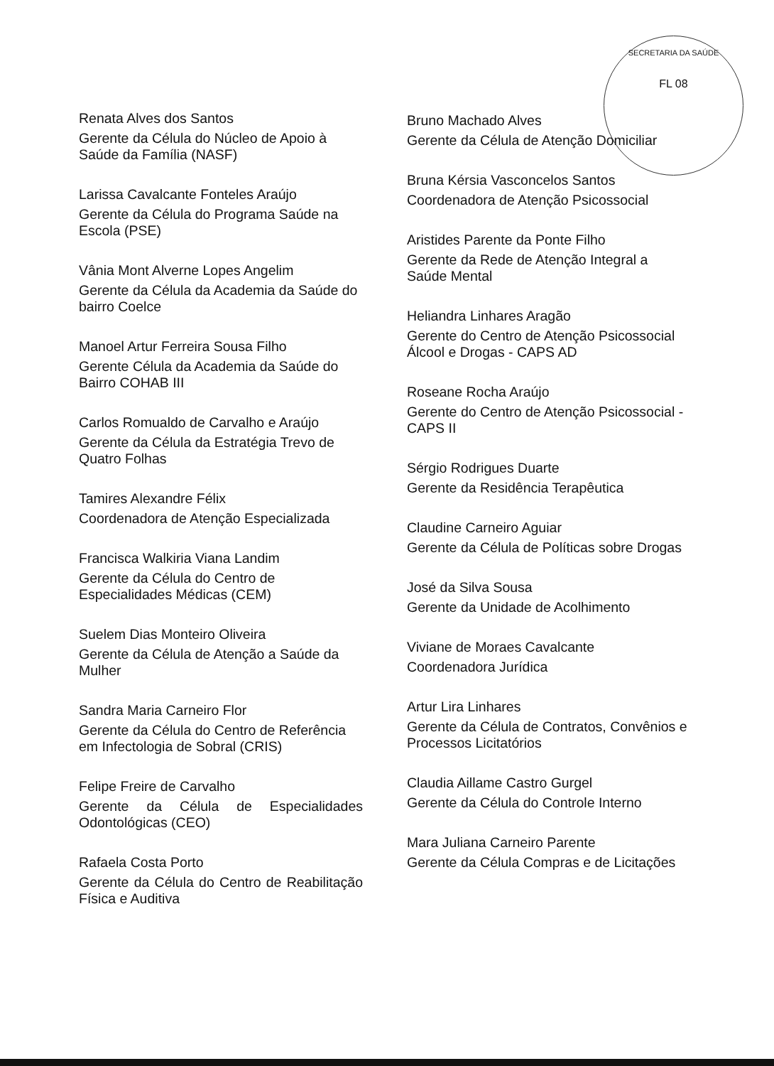SECRETARIA DA SAÚDE
FL 08
Renata Alves dos Santos
Gerente da Célula do Núcleo de Apoio à Saúde da Família (NASF)
Larissa Cavalcante Fonteles Araújo
Gerente da Célula do Programa Saúde na Escola (PSE)
Vânia Mont Alverne Lopes Angelim
Gerente da Célula da Academia da Saúde do bairro Coelce
Manoel Artur Ferreira Sousa Filho
Gerente Célula da Academia da Saúde do Bairro COHAB III
Carlos Romualdo de Carvalho e Araújo
Gerente da Célula da Estratégia Trevo de Quatro Folhas
Tamires Alexandre Félix
Coordenadora de Atenção Especializada
Francisca Walkiria Viana Landim
Gerente da Célula do Centro de Especialidades Médicas (CEM)
Suelem Dias Monteiro Oliveira
Gerente da Célula de Atenção a Saúde da Mulher
Sandra Maria Carneiro Flor
Gerente da Célula do Centro de Referência em Infectologia de Sobral (CRIS)
Felipe Freire de Carvalho
Gerente da Célula de Especialidades Odontológicas (CEO)
Rafaela Costa Porto
Gerente da Célula do Centro de Reabilitação Física e Auditiva
Bruno Machado Alves
Gerente da Célula de Atenção Domiciliar
Bruna Kérsia Vasconcelos Santos
Coordenadora de Atenção Psicossocial
Aristides Parente da Ponte Filho
Gerente da Rede de Atenção Integral a Saúde Mental
Heliandra Linhares Aragão
Gerente do Centro de Atenção Psicossocial Álcool e Drogas - CAPS AD
Roseane Rocha Araújo
Gerente do Centro de Atenção Psicossocial - CAPS II
Sérgio Rodrigues Duarte
Gerente da Residência Terapêutica
Claudine Carneiro Aguiar
Gerente da Célula de Políticas sobre Drogas
José da Silva Sousa
Gerente da Unidade de Acolhimento
Viviane de Moraes Cavalcante
Coordenadora Jurídica
Artur Lira Linhares
Gerente da Célula de Contratos, Convênios e Processos Licitatórios
Claudia Aillame Castro Gurgel
Gerente da Célula do Controle Interno
Mara Juliana Carneiro Parente
Gerente da Célula Compras e de Licitações